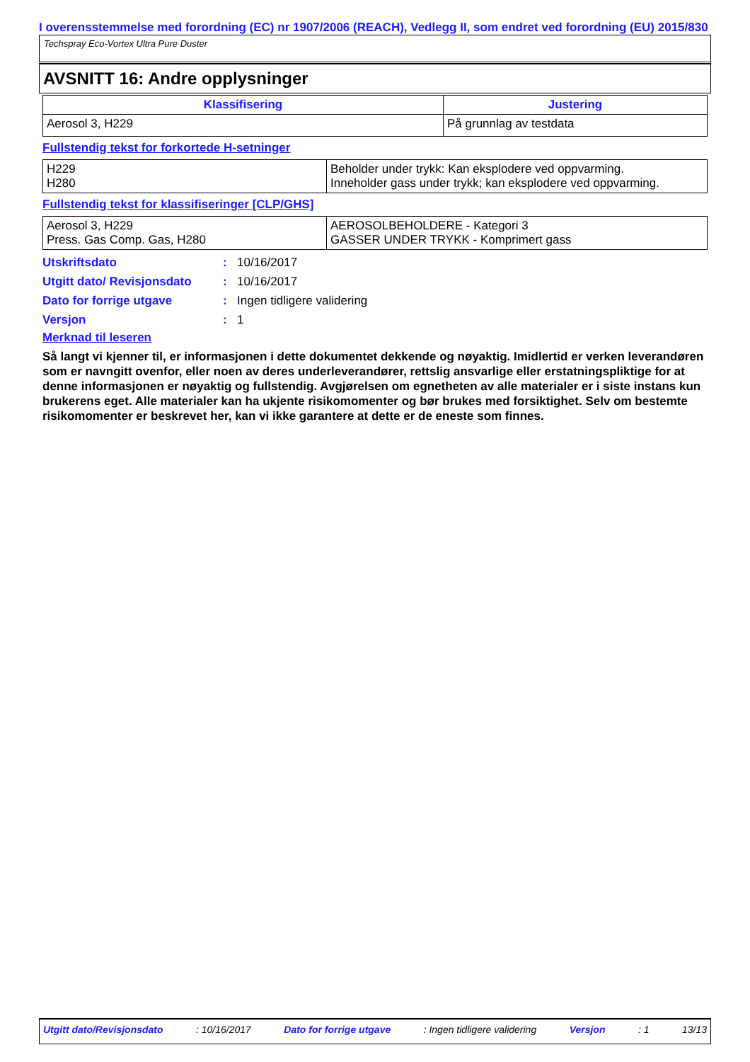I overensstemmelse med forordning (EC) nr 1907/2006 (REACH), Vedlegg II, som endret ved forordning (EU) 2015/830
Techspray Eco-Vortex Ultra Pure Duster
AVSNITT 16: Andre opplysninger
| Klassifisering | Justering |
| --- | --- |
| Aerosol 3, H229 | På grunnlag av testdata |
Fullstendig tekst for forkortede H-setninger
| H229 H280 | Beholder under trykk: Kan eksplodere ved oppvarming. Inneholder gass under trykk; kan eksplodere ved oppvarming. |
Fullstendig tekst for klassifiseringer [CLP/GHS]
| Aerosol 3, H229 Press. Gas Comp. Gas, H280 | AEROSOLBEHOLDERE - Kategori 3 GASSER UNDER TRYKK - Komprimert gass |
Utskriftsdato: 10/16/2017
Utgitt dato/ Revisjonsdato: 10/16/2017
Dato for forrige utgave: Ingen tidligere validering
Versjon: 1
Merknad til leseren
Så langt vi kjenner til, er informasjonen i dette dokumentet dekkende og nøyaktig. Imidlertid er verken leverandøren som er navngitt ovenfor, eller noen av deres underleverandører, rettslig ansvarlige eller erstatningspliktige for at denne informasjonen er nøyaktig og fullstendig. Avgjørelsen om egnetheten av alle materialer er i siste instans kun brukerens eget. Alle materialer kan ha ukjente risikomomenter og bør brukes med forsiktighet. Selv om bestemte risikomomenter er beskrevet her, kan vi ikke garantere at dette er de eneste som finnes.
Utgitt dato/Revisjonsdato: 10/16/2017 Dato for forrige utgave: Ingen tidligere validering Versjon: 1 13/13